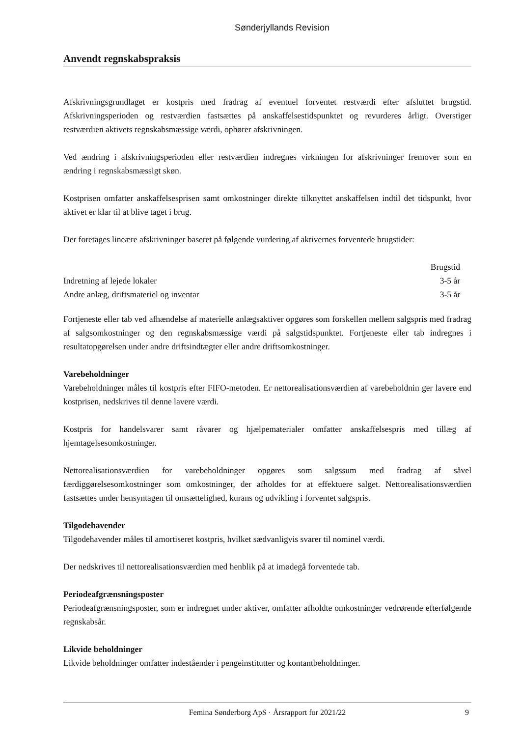Sønderjyllands Revision
Anvendt regnskabspraksis
Afskrivningsgrundlaget er kostpris med fradrag af eventuel forventet restværdi efter afsluttet brugstid. Afskrivningsperioden og restværdien fastsættes på anskaffelsestidspunktet og revurderes årligt. Overstiger restværdien aktivets regnskabsmæssige værdi, ophører afskrivningen.
Ved ændring i afskrivningsperioden eller restværdien indregnes virkningen for afskrivninger fremover som en ændring i regnskabsmæssigt skøn.
Kostprisen omfatter anskaffelsesprisen samt omkostninger direkte tilknyttet anskaffelsen indtil det tidspunkt, hvor aktivet er klar til at blive taget i brug.
Der foretages lineære afskrivninger baseret på følgende vurdering af aktivernes forventede brugstider:
| | Brugstid |
| --- | --- |
| Indretning af lejede lokaler | 3-5 år |
| Andre anlæg, driftsmateriel og inventar | 3-5 år |
Fortjeneste eller tab ved afhændelse af materielle anlægsaktiver opgøres som forskellen mellem salgspris med fradrag af salgsomkostninger og den regnskabsmæssige værdi på salgstidspunktet. Fortjeneste eller tab indregnes i resultatopgørelsen under andre driftsindtægter eller andre driftsomkostninger.
Varebeholdninger
Varebeholdninger måles til kostpris efter FIFO-metoden. Er nettorealisationsværdien af varebeholdnin ger lavere end kostprisen, nedskrives til denne lavere værdi.
Kostpris for handelsvarer samt råvarer og hjælpematerialer omfatter anskaffelsespris med tillæg af hjemtagelsesomkostninger.
Nettorealisationsværdien for varebeholdninger opgøres som salgssum med fradrag af såvel færdiggørelsesomkostninger som omkostninger, der afholdes for at effektuere salget. Nettorealisationsværdien fastsættes under hensyntagen til omsættelighed, kurans og udvikling i forventet salgspris.
Tilgodehavender
Tilgodehavender måles til amortiseret kostpris, hvilket sædvanligvis svarer til nominel værdi.
Der nedskrives til nettorealisationsværdien med henblik på at imødegå forventede tab.
Periodeafgrænsningsposter
Periodeafgrænsningsposter, som er indregnet under aktiver, omfatter afholdte omkostninger vedrørende efterfølgende regnskabsår.
Likvide beholdninger
Likvide beholdninger omfatter indeståender i pengeinstitutter og kontantbeholdninger.
Femina Sønderborg ApS · Årsrapport for 2021/22 9